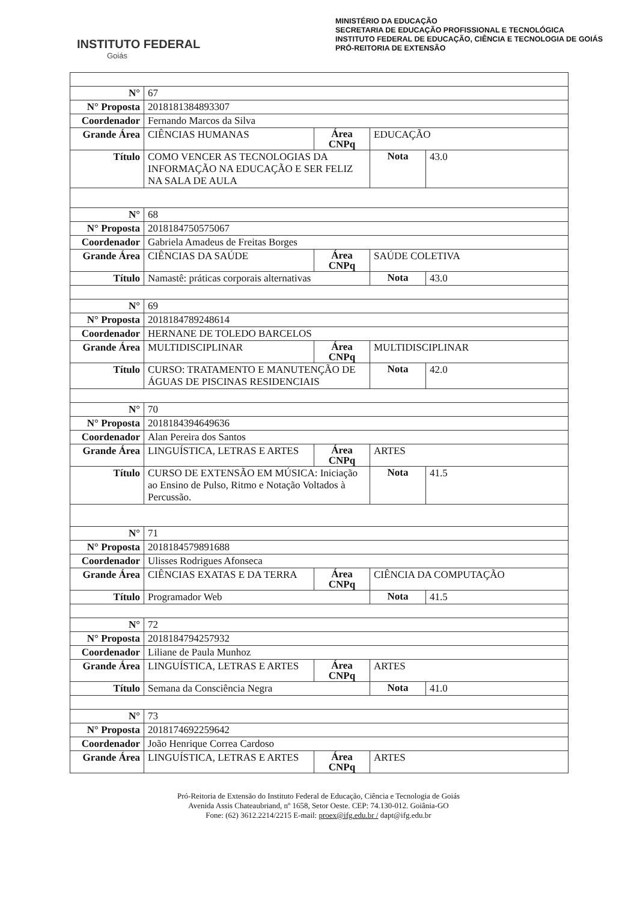INSTITUTO FEDERAL
Goiás
MINISTÉRIO DA EDUCAÇÃO
SECRETARIA DE EDUCAÇÃO PROFISSIONAL E TECNOLÓGICA
INSTITUTO FEDERAL DE EDUCAÇÃO, CIÊNCIA E TECNOLOGIA DE GOIÁS
PRÓ-REITORIA DE EXTENSÃO
| N° | 67 | | | |
| N° Proposta | 2018181384893307 | | | |
| Coordenador | Fernando Marcos da Silva | | | |
| Grande Área | CIÊNCIAS HUMANAS | Área CNPq | EDUCAÇÃO | |
| Título | COMO VENCER AS TECNOLOGIAS DA INFORMAÇÃO NA EDUCAÇÃO E SER FELIZ NA SALA DE AULA | | Nota | 43.0 |
| N° | 68 | | | |
| N° Proposta | 2018184750575067 | | | |
| Coordenador | Gabriela Amadeus de Freitas Borges | | | |
| Grande Área | CIÊNCIAS DA SAÚDE | Área CNPq | SAÚDE COLETIVA | |
| Título | Namastê: práticas corporais alternativas | | Nota | 43.0 |
| N° | 69 | | | |
| N° Proposta | 2018184789248614 | | | |
| Coordenador | HERNANE DE TOLEDO BARCELOS | | | |
| Grande Área | MULTIDISCIPLINAR | Área CNPq | MULTIDISCIPLINAR | |
| Título | CURSO: TRATAMENTO E MANUTENÇÃO DE ÁGUAS DE PISCINAS RESIDENCIAIS | | Nota | 42.0 |
| N° | 70 | | | |
| N° Proposta | 2018184394649636 | | | |
| Coordenador | Alan Pereira dos Santos | | | |
| Grande Área | LINGUÍSTICA, LETRAS E ARTES | Área CNPq | ARTES | |
| Título | CURSO DE EXTENSÃO EM MÚSICA: Iniciação ao Ensino de Pulso, Ritmo e Notação Voltados à Percussão. | | Nota | 41.5 |
| N° | 71 | | | |
| N° Proposta | 2018184579891688 | | | |
| Coordenador | Ulisses Rodrigues Afonseca | | | |
| Grande Área | CIÊNCIAS EXATAS E DA TERRA | Área CNPq | CIÊNCIA DA COMPUTAÇÃO | |
| Título | Programador Web | | Nota | 41.5 |
| N° | 72 | | | |
| N° Proposta | 2018184794257932 | | | |
| Coordenador | Liliane de Paula Munhoz | | | |
| Grande Área | LINGUÍSTICA, LETRAS E ARTES | Área CNPq | ARTES | |
| Título | Semana da Consciência Negra | | Nota | 41.0 |
| N° | 73 | | | |
| N° Proposta | 2018174692259642 | | | |
| Coordenador | João Henrique Correa Cardoso | | | |
| Grande Área | LINGUÍSTICA, LETRAS E ARTES | Área CNPq | ARTES | |
Pró-Reitoria de Extensão do Instituto Federal de Educação, Ciência e Tecnologia de Goiás
Avenida Assis Chateaubriand, nº 1658, Setor Oeste. CEP: 74.130-012. Goiânia-GO
Fone: (62) 3612.2214/2215 E-mail: proex@ifg.edu.br / dapt@ifg.edu.br